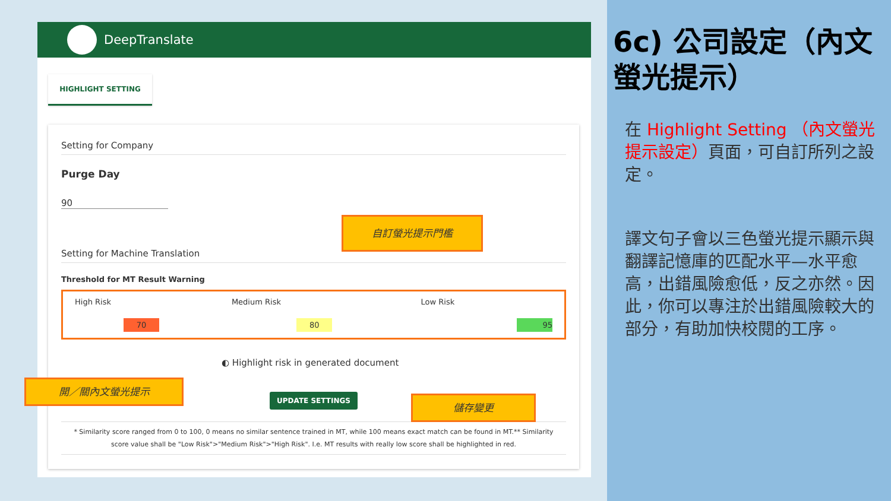DeepTranslate
HIGHLIGHT SETTING
Setting for Company
Purge Day
90
Setting for Machine Translation
Threshold for MT Result Warning
| High Risk | Medium Risk | Low Risk |
| 70 | 80 | 95 |
◐ Highlight risk in generated document
UPDATE SETTINGS
* Similarity score ranged from 0 to 100, 0 means no similar sentence trained in MT, while 100 means exact match can be found in MT.** Similarity score value shall be "Low Risk">"Medium Risk">"High Risk". I.e. MT results with really low score shall be highlighted in red.
自訂螢光提示門檻
開／關內文螢光提示
儲存變更
6c) 公司設定（內文螢光提示）
在 Highlight Setting （內文螢光提示設定）頁面，可自訂所列之設定。
譯文句子會以三色螢光提示顯示與翻譯記憶庫的匹配水平—水平愈高，出錯風險愈低，反之亦然。因此，你可以專注於出錯風險較大的部分，有助加快校閱的工序。